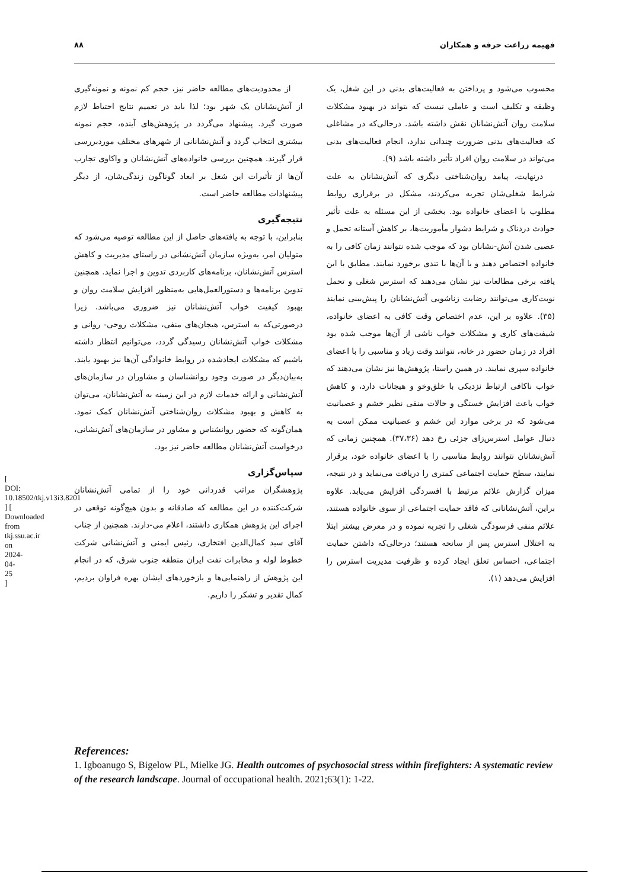فهیمه زراعت حرفه و همکاران ۸۸
محسوب می‌شود و پرداختن به فعالیت‌های بدنی در این شغل، یک وظیفه و تکلیف است و عاملی نیست که بتواند در بهبود مشکلات سلامت روان آتش‌نشانان نقش داشته باشد. درحالی‌که در مشاغلی که فعالیت‌های بدنی ضرورت چندانی ندارد، انجام فعالیت‌های بدنی می‌تواند در سلامت روان افراد تأثیر داشته باشد (۹).
درنهایت، پیامد روان‌شناختی دیگری که آتش‌نشانان به علت شرایط شغلی‌شان تجربه می‌کردند، مشکل در برقراری روابط مطلوب با اعضای خانواده بود. بخشی از این مسئله به علت تأثیر حوادث دردناک و شرایط دشوار مأموریت‌ها، بر کاهش آستانه تحمل و عصبی شدن آتش-نشانان بود که موجب شده نتوانند زمان کافی را به خانواده اختصاص دهند و با آن‌ها با تندی برخورد نمایند. مطابق با این یافته برخی مطالعات نیز نشان می‌دهند که استرس شغلی و تحمل نوبت‌کاری می‌توانند رضایت زناشویی آتش‌نشانان را پیش‌بینی نمایند (۳۵). علاوه بر این، عدم اختصاص وقت کافی به اعضای خانواده، شیفت‌های کاری و مشکلات خواب ناشی از آن‌ها موجب شده بود افراد در زمان حضور در خانه، نتوانند وقت زیاد و مناسبی را با اعضای خانواده سپری نمایند. در همین راستا، پژوهش‌ها نیز نشان می‌دهند که خواب ناکافی ارتباط نزدیکی با خلق‌وخو و هیجانات دارد، و کاهش خواب باعث افزایش خستگی و حالات منفی نظیر خشم و عصبانیت می‌شود که در برخی موارد این خشم و عصبانیت ممکن است به دنبال عوامل استرس‌زای جزئی رخ دهد (۳۷،۳۶). همچنین زمانی که آتش‌نشانان نتوانند روابط مناسبی را با اعضای خانواده خود، برقرار نمایند، سطح حمایت اجتماعی کمتری را دریافت می‌نماید و در نتیجه، میزان گزارش علائم مرتبط با افسردگی افزایش می‌یابد. علاوه براین، آتش‌نشانانی که فاقد حمایت اجتماعی از سوی خانواده هستند، علائم منفی فرسودگی شغلی را تجربه نموده و در معرض بیشتر ابتلا به اختلال استرس پس از سانحه هستند؛ درحالی‌که داشتن حمایت اجتماعی، احساس تعلق ایجاد کرده و ظرفیت مدیریت استرس را افزایش می‌دهد (۱).
از محدودیت‌های مطالعه حاضر نیز، حجم کم نمونه و نمونه‌گیری از آتش‌نشانان یک شهر بود؛ لذا باید در تعمیم نتایج احتیاط لازم صورت گیرد. پیشنهاد می‌گردد در پژوهش‌های آینده، حجم نمونه بیشتری انتخاب گردد و آتش‌نشانانی از شهرهای مختلف موردبررسی قرار گیرند. همچنین بررسی خانواده‌های آتش‌نشانان و واکاوی تجارب آن‌ها از تأثیرات این شغل بر ابعاد گوناگون زندگی‌شان، از دیگر پیشنهادات مطالعه حاضر است.
نتیجه‌گیری
بنابراین، با توجه به یافته‌های حاصل از این مطالعه توصیه می‌شود که متولیان امر، به‌ویژه سازمان آتش‌نشانی در راستای مدیریت و کاهش استرس آتش‌نشانان، برنامه‌های کاربردی تدوین و اجرا نماید. همچنین تدوین برنامه‌ها و دستورالعمل‌هایی به‌منظور افزایش سلامت روان و بهبود کیفیت خواب آتش‌نشانان نیز ضروری می‌باشد. زیرا درصورتی‌که به استرس، هیجان‌های منفی، مشکلات روحی- روانی و مشکلات خواب آتش‌نشانان رسیدگی گردد، می‌توانیم انتظار داشته باشیم که مشکلات ایجادشده در روابط خانوادگی آن‌ها نیز بهبود یابند. به‌بیان‌دیگر در صورت وجود روانشناسان و مشاوران در سازمان‌های آتش‌نشانی و ارائه خدمات لازم در این زمینه به آتش‌نشانان، می‌توان به کاهش و بهبود مشکلات روان‌شناختی آتش‌نشانان کمک نمود. همان‌گونه که حضور روانشناس و مشاور در سازمان‌های آتش‌نشانی، درخواست آتش‌نشانان مطالعه حاضر نیز بود.
سپاس‌گزاری
پژوهشگران مراتب قدردانی خود را از تمامی آتش‌نشانان شرکت‌کننده در این مطالعه که صادقانه و بدون هیچ‌گونه توقعی در اجرای این پژوهش همکاری داشتند، اعلام می-دارند. همچنین از جناب آقای سید کمال‌الدین افتخاری، رئیس ایمنی و آتش‌نشانی شرکت خطوط لوله و مخابرات نفت ایران منطقه جنوب شرق، که در انجام این پژوهش از راهنمایی‌ها و بازخوردهای ایشان بهره فراوان بردیم، کمال تقدیر و تشکر را داریم.
References:
1. Igboanugo S, Bigelow PL, Mielke JG. Health outcomes of psychosocial stress within firefighters: A systematic review of the research landscape. Journal of occupational health. 2021;63(1): 1-22.
[ DOI: 10.18502/tkj.v13i3.8201 ] [ Downloaded from tkj.ssu.ac.ir on 2024-04-25 ]